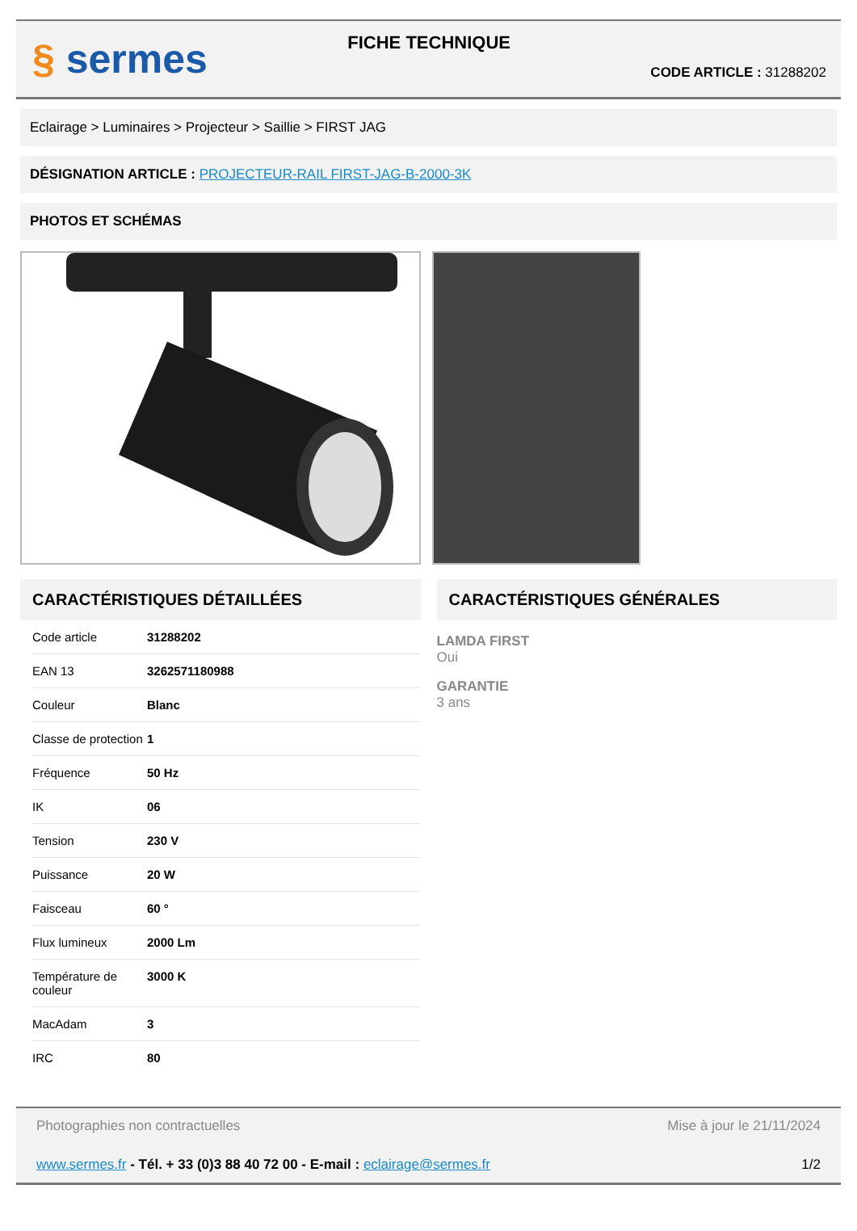§ sermes
FICHE TECHNIQUE
CODE ARTICLE : 31288202
Eclairage > Luminaires > Projecteur > Saillie > FIRST JAG
DÉSIGNATION ARTICLE : PROJECTEUR-RAIL FIRST-JAG-B-2000-3K
PHOTOS ET SCHÉMAS
CARACTÉRISTIQUES DÉTAILLÉES
| Code article | 31288202 |
| EAN 13 | 3262571180988 |
| Couleur | Blanc |
| Classe de protection | 1 |
| Fréquence | 50 Hz |
| IK | 06 |
| Tension | 230 V |
| Puissance | 20 W |
| Faisceau | 60 ° |
| Flux lumineux | 2000 Lm |
| Température de couleur | 3000 K |
| MacAdam | 3 |
| IRC | 80 |
CARACTÉRISTIQUES GÉNÉRALES
LAMDA FIRST
Oui
GARANTIE
3 ans
Photographies non contractuelles Mise à jour le 21/11/2024
www.sermes.fr - Tél. + 33 (0)3 88 40 72 00 - E-mail : eclairage@sermes.fr 1/2